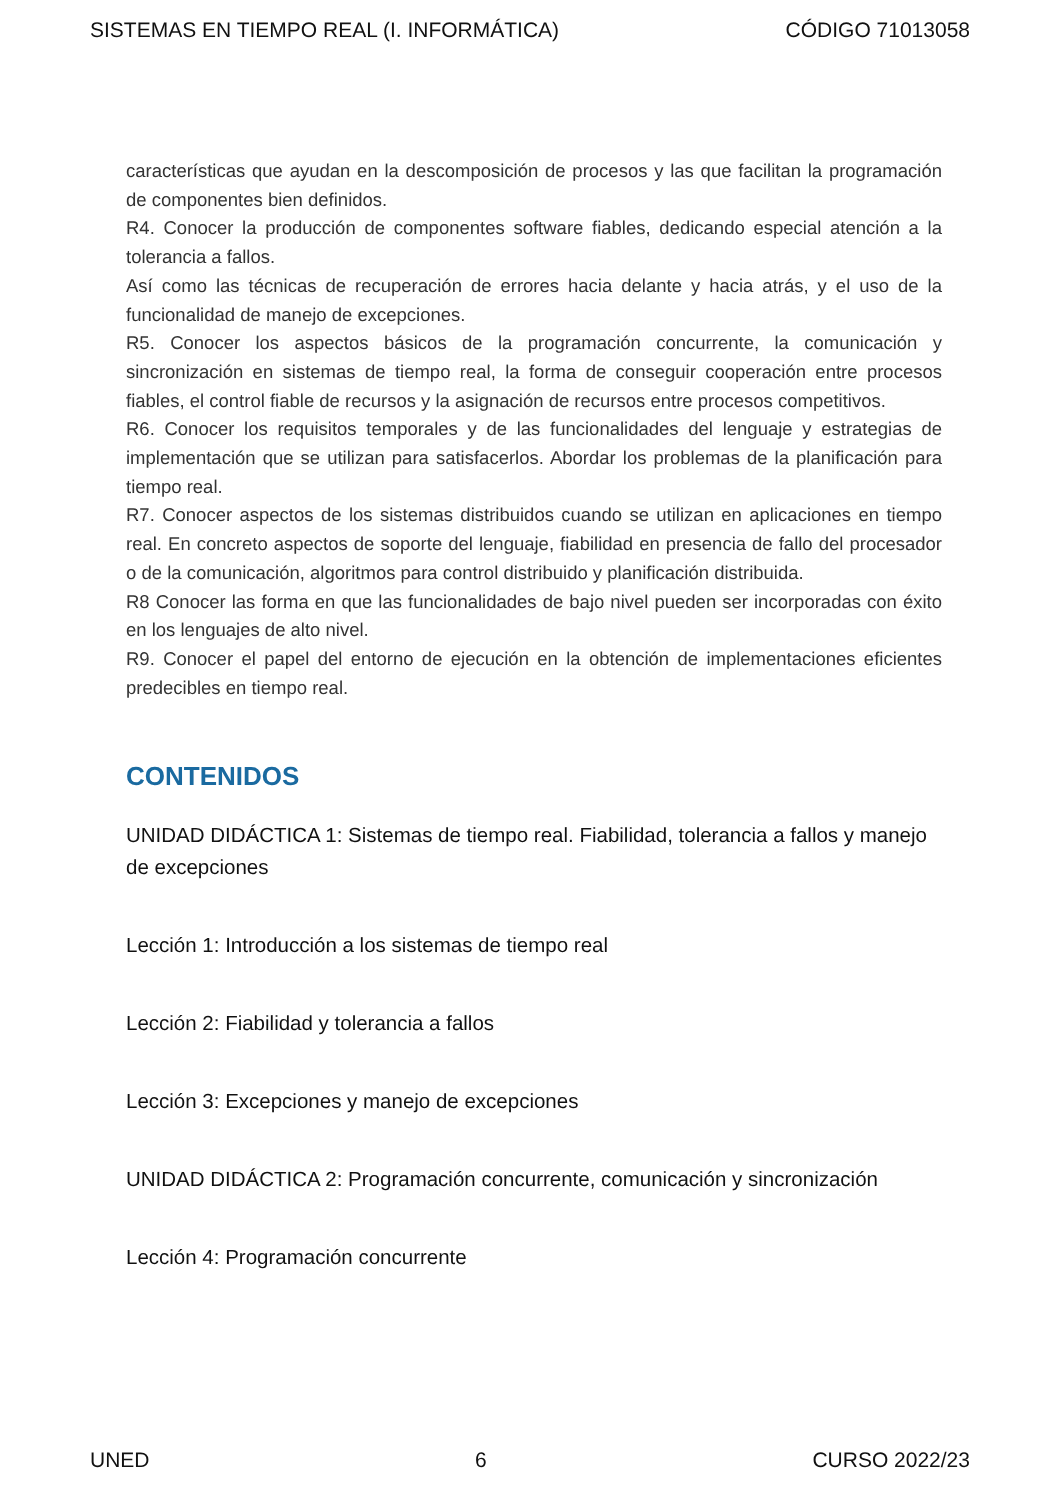SISTEMAS EN TIEMPO REAL (I. INFORMÁTICA) CÓDIGO 71013058
características que ayudan en la descomposición de procesos y las que facilitan la programación de componentes bien definidos.
R4. Conocer la producción de componentes software fiables, dedicando especial atención a la tolerancia a fallos.
Así como las técnicas de recuperación de errores hacia delante y hacia atrás, y el uso de la funcionalidad de manejo de excepciones.
R5. Conocer los aspectos básicos de la programación concurrente, la comunicación y sincronización en sistemas de tiempo real, la forma de conseguir cooperación entre procesos fiables, el control fiable de recursos y la asignación de recursos entre procesos competitivos.
R6. Conocer los requisitos temporales y de las funcionalidades del lenguaje y estrategias de implementación que se utilizan para satisfacerlos. Abordar los problemas de la planificación para tiempo real.
R7. Conocer aspectos de los sistemas distribuidos cuando se utilizan en aplicaciones en tiempo real. En concreto aspectos de soporte del lenguaje, fiabilidad en presencia de fallo del procesador o de la comunicación, algoritmos para control distribuido y planificación distribuida.
R8 Conocer las forma en que las funcionalidades de bajo nivel pueden ser incorporadas con éxito en los lenguajes de alto nivel.
R9. Conocer el papel del entorno de ejecución en la obtención de implementaciones eficientes predecibles en tiempo real.
CONTENIDOS
UNIDAD DIDÁCTICA 1: Sistemas de tiempo real. Fiabilidad, tolerancia a fallos y manejo de excepciones
Lección 1: Introducción a los sistemas de tiempo real
Lección 2: Fiabilidad y tolerancia a fallos
Lección 3: Excepciones y manejo de excepciones
UNIDAD DIDÁCTICA 2: Programación concurrente, comunicación y sincronización
Lección 4: Programación concurrente
UNED 6 CURSO 2022/23